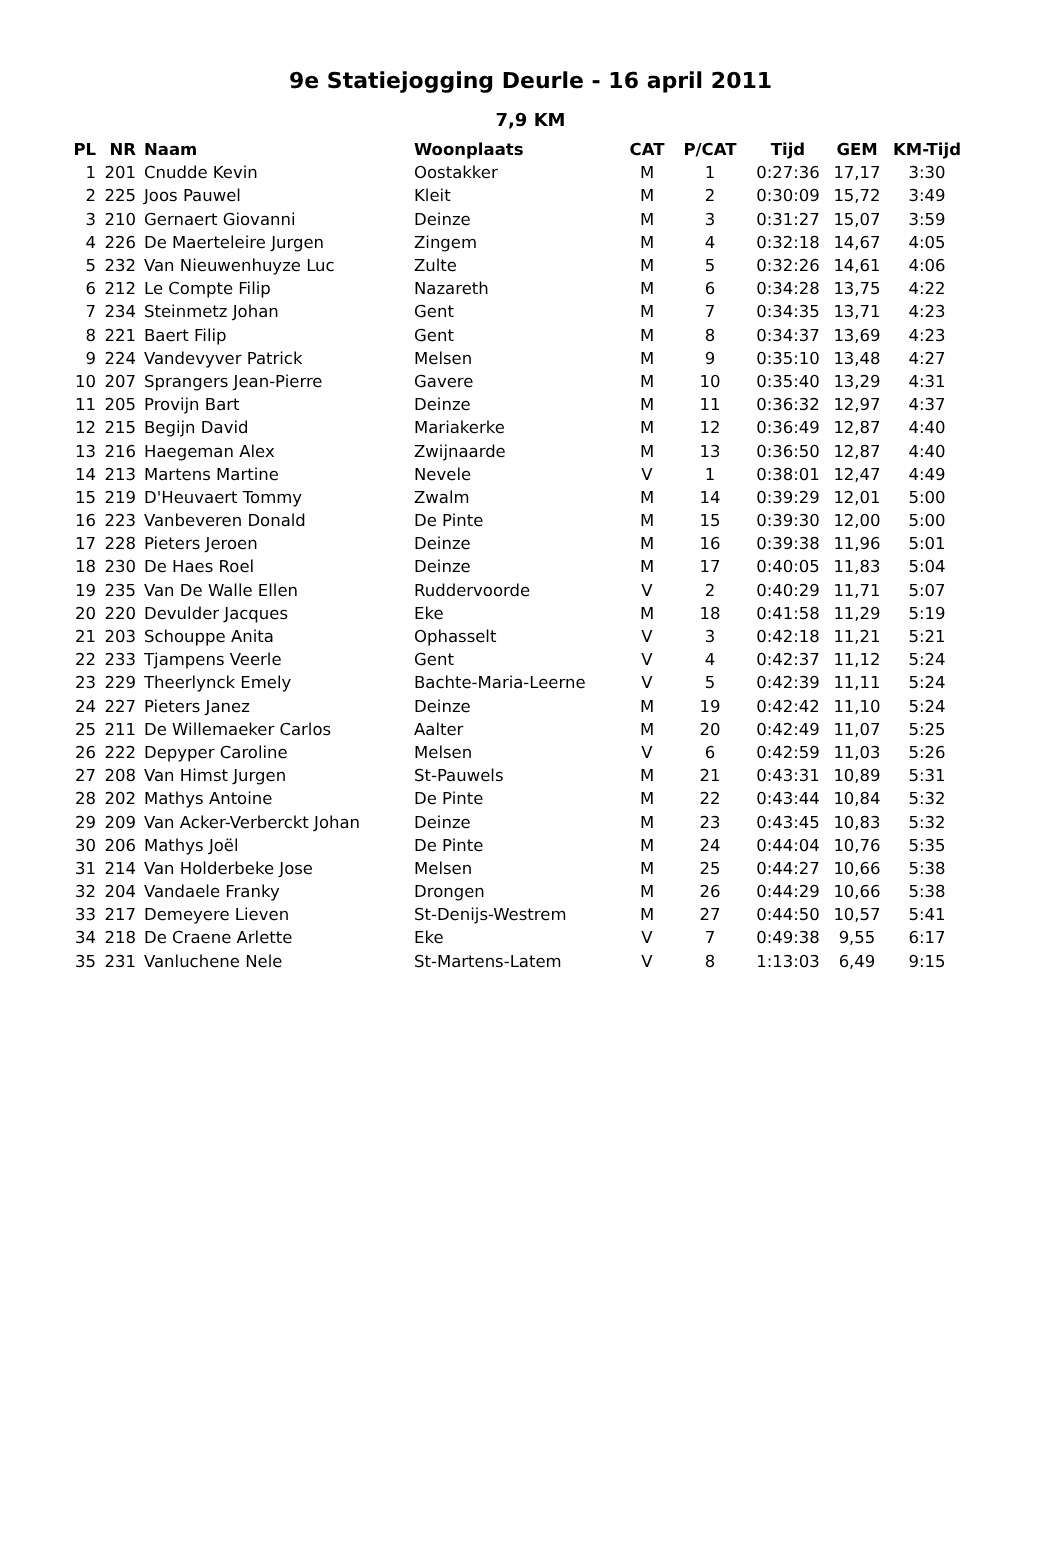9e Statiejogging Deurle - 16 april 2011
7,9 KM
| PL | NR | Naam | Woonplaats | CAT | P/CAT | Tijd | GEM | KM-Tijd |
| --- | --- | --- | --- | --- | --- | --- | --- | --- |
| 1 | 201 | Cnudde Kevin | Oostakker | M | 1 | 0:27:36 | 17,17 | 3:30 |
| 2 | 225 | Joos Pauwel | Kleit | M | 2 | 0:30:09 | 15,72 | 3:49 |
| 3 | 210 | Gernaert Giovanni | Deinze | M | 3 | 0:31:27 | 15,07 | 3:59 |
| 4 | 226 | De Maerteleire Jurgen | Zingem | M | 4 | 0:32:18 | 14,67 | 4:05 |
| 5 | 232 | Van Nieuwenhuyze Luc | Zulte | M | 5 | 0:32:26 | 14,61 | 4:06 |
| 6 | 212 | Le Compte Filip | Nazareth | M | 6 | 0:34:28 | 13,75 | 4:22 |
| 7 | 234 | Steinmetz Johan | Gent | M | 7 | 0:34:35 | 13,71 | 4:23 |
| 8 | 221 | Baert Filip | Gent | M | 8 | 0:34:37 | 13,69 | 4:23 |
| 9 | 224 | Vandevyver Patrick | Melsen | M | 9 | 0:35:10 | 13,48 | 4:27 |
| 10 | 207 | Sprangers Jean-Pierre | Gavere | M | 10 | 0:35:40 | 13,29 | 4:31 |
| 11 | 205 | Provijn Bart | Deinze | M | 11 | 0:36:32 | 12,97 | 4:37 |
| 12 | 215 | Begijn David | Mariakerke | M | 12 | 0:36:49 | 12,87 | 4:40 |
| 13 | 216 | Haegeman Alex | Zwijnaarde | M | 13 | 0:36:50 | 12,87 | 4:40 |
| 14 | 213 | Martens Martine | Nevele | V | 1 | 0:38:01 | 12,47 | 4:49 |
| 15 | 219 | D'Heuvaert Tommy | Zwalm | M | 14 | 0:39:29 | 12,01 | 5:00 |
| 16 | 223 | Vanbeveren Donald | De Pinte | M | 15 | 0:39:30 | 12,00 | 5:00 |
| 17 | 228 | Pieters Jeroen | Deinze | M | 16 | 0:39:38 | 11,96 | 5:01 |
| 18 | 230 | De Haes Roel | Deinze | M | 17 | 0:40:05 | 11,83 | 5:04 |
| 19 | 235 | Van De Walle Ellen | Ruddervoorde | V | 2 | 0:40:29 | 11,71 | 5:07 |
| 20 | 220 | Devulder Jacques | Eke | M | 18 | 0:41:58 | 11,29 | 5:19 |
| 21 | 203 | Schouppe Anita | Ophasselt | V | 3 | 0:42:18 | 11,21 | 5:21 |
| 22 | 233 | Tjampens Veerle | Gent | V | 4 | 0:42:37 | 11,12 | 5:24 |
| 23 | 229 | Theerlynck Emely | Bachte-Maria-Leerne | V | 5 | 0:42:39 | 11,11 | 5:24 |
| 24 | 227 | Pieters Janez | Deinze | M | 19 | 0:42:42 | 11,10 | 5:24 |
| 25 | 211 | De Willemaeker Carlos | Aalter | M | 20 | 0:42:49 | 11,07 | 5:25 |
| 26 | 222 | Depyper Caroline | Melsen | V | 6 | 0:42:59 | 11,03 | 5:26 |
| 27 | 208 | Van Himst Jurgen | St-Pauwels | M | 21 | 0:43:31 | 10,89 | 5:31 |
| 28 | 202 | Mathys Antoine | De Pinte | M | 22 | 0:43:44 | 10,84 | 5:32 |
| 29 | 209 | Van Acker-Verberckt Johan | Deinze | M | 23 | 0:43:45 | 10,83 | 5:32 |
| 30 | 206 | Mathys Joël | De Pinte | M | 24 | 0:44:04 | 10,76 | 5:35 |
| 31 | 214 | Van Holderbeke Jose | Melsen | M | 25 | 0:44:27 | 10,66 | 5:38 |
| 32 | 204 | Vandaele Franky | Drongen | M | 26 | 0:44:29 | 10,66 | 5:38 |
| 33 | 217 | Demeyere Lieven | St-Denijs-Westrem | M | 27 | 0:44:50 | 10,57 | 5:41 |
| 34 | 218 | De Craene Arlette | Eke | V | 7 | 0:49:38 | 9,55 | 6:17 |
| 35 | 231 | Vanluchene Nele | St-Martens-Latem | V | 8 | 1:13:03 | 6,49 | 9:15 |